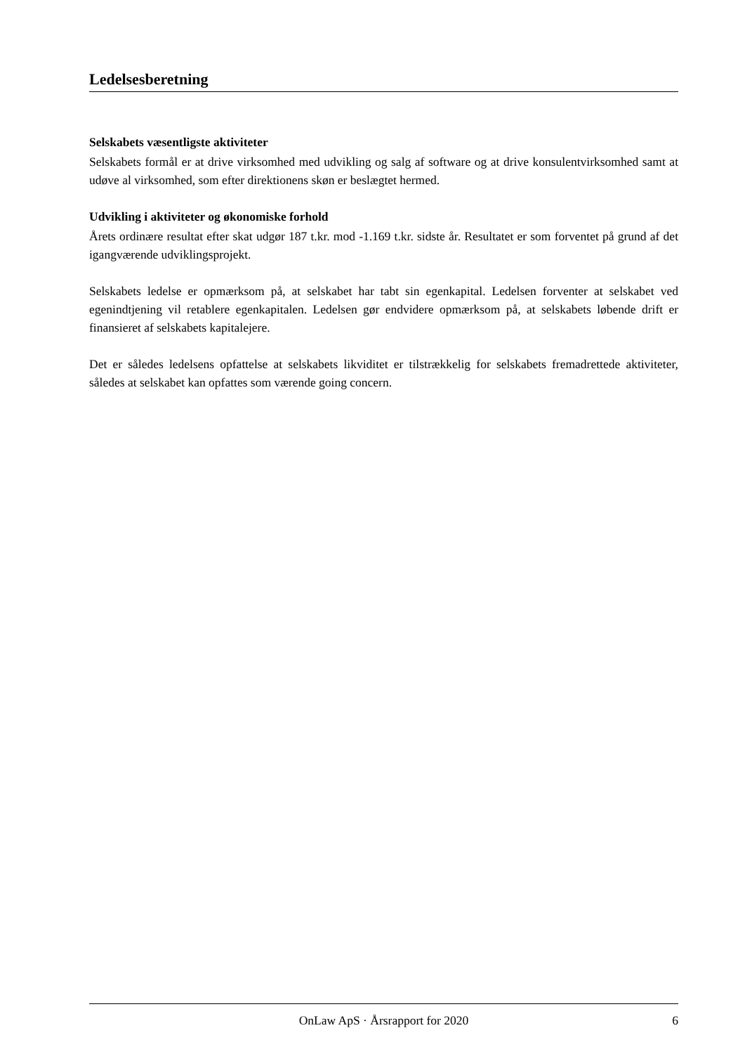Ledelsesberetning
Selskabets væsentligste aktiviteter
Selskabets formål er at drive virksomhed med udvikling og salg af software og at drive konsulentvirksomhed samt at udøve al virksomhed, som efter direktionens skøn er beslægtet hermed.
Udvikling i aktiviteter og økonomiske forhold
Årets ordinære resultat efter skat udgør 187 t.kr. mod -1.169 t.kr. sidste år. Resultatet er som forventet på grund af det igangværende udviklingsprojekt.
Selskabets ledelse er opmærksom på, at selskabet har tabt sin egenkapital. Ledelsen forventer at selskabet ved egenindtjening vil retablere egenkapitalen. Ledelsen gør endvidere opmærksom på, at selskabets løbende drift er finansieret af selskabets kapitalejere.
Det er således ledelsens opfattelse at selskabets likviditet er tilstrækkelig for selskabets fremadrettede aktiviteter, således at selskabet kan opfattes som værende going concern.
OnLaw ApS · Årsrapport for 2020 6